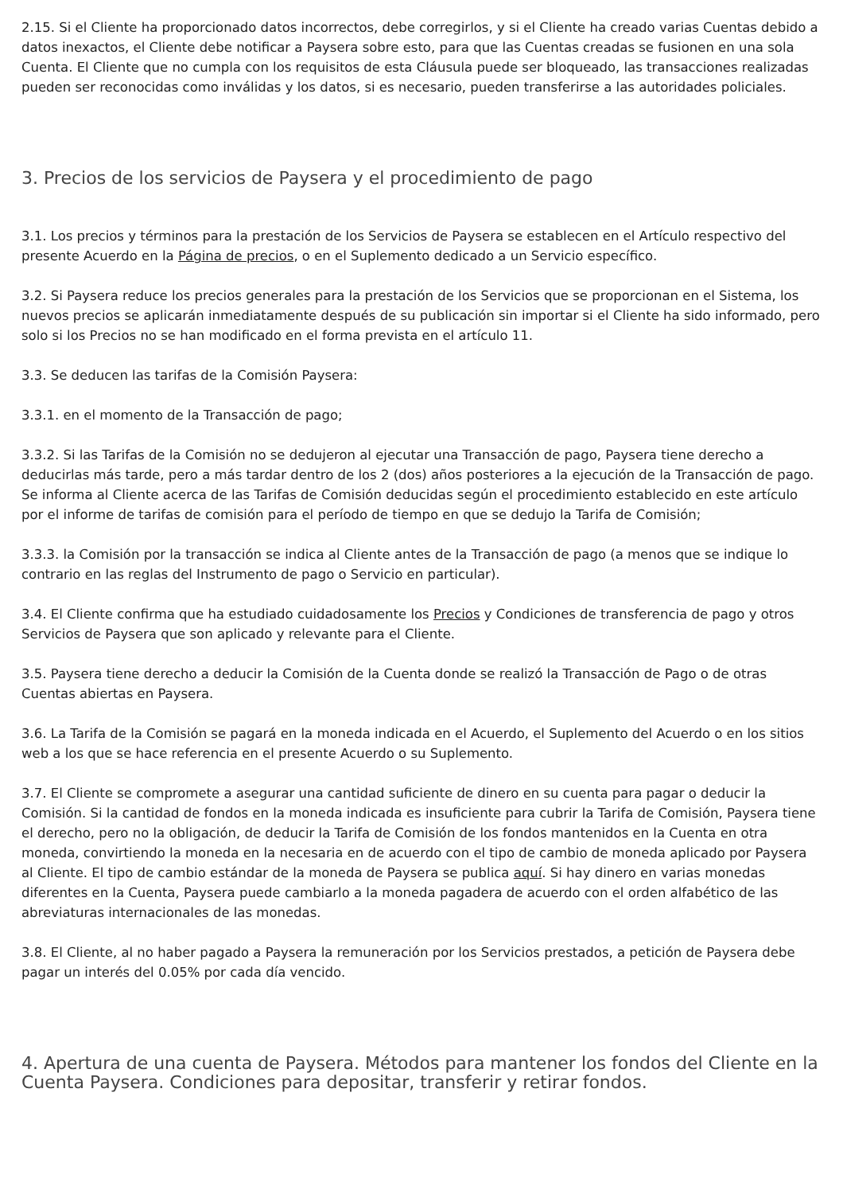2.15. Si el Cliente ha proporcionado datos incorrectos, debe corregirlos, y si el Cliente ha creado varias Cuentas debido a datos inexactos, el Cliente debe notificar a Paysera sobre esto, para que las Cuentas creadas se fusionen en una sola Cuenta. El Cliente que no cumpla con los requisitos de esta Cláusula puede ser bloqueado, las transacciones realizadas pueden ser reconocidas como inválidas y los datos, si es necesario, pueden transferirse a las autoridades policiales.
3. Precios de los servicios de Paysera y el procedimiento de pago
3.1. Los precios y términos para la prestación de los Servicios de Paysera se establecen en el Artículo respectivo del presente Acuerdo en la Página de precios, o en el Suplemento dedicado a un Servicio específico.
3.2. Si Paysera reduce los precios generales para la prestación de los Servicios que se proporcionan en el Sistema, los nuevos precios se aplicarán inmediatamente después de su publicación sin importar si el Cliente ha sido informado, pero solo si los Precios no se han modificado en el forma prevista en el artículo 11.
3.3. Se deducen las tarifas de la Comisión Paysera:
3.3.1. en el momento de la Transacción de pago;
3.3.2. Si las Tarifas de la Comisión no se dedujeron al ejecutar una Transacción de pago, Paysera tiene derecho a deducirlas más tarde, pero a más tardar dentro de los 2 (dos) años posteriores a la ejecución de la Transacción de pago. Se informa al Cliente acerca de las Tarifas de Comisión deducidas según el procedimiento establecido en este artículo por el informe de tarifas de comisión para el período de tiempo en que se dedujo la Tarifa de Comisión;
3.3.3. la Comisión por la transacción se indica al Cliente antes de la Transacción de pago (a menos que se indique lo contrario en las reglas del Instrumento de pago o Servicio en particular).
3.4. El Cliente confirma que ha estudiado cuidadosamente los Precios y Condiciones de transferencia de pago y otros Servicios de Paysera que son aplicado y relevante para el Cliente.
3.5. Paysera tiene derecho a deducir la Comisión de la Cuenta donde se realizó la Transacción de Pago o de otras Cuentas abiertas en Paysera.
3.6. La Tarifa de la Comisión se pagará en la moneda indicada en el Acuerdo, el Suplemento del Acuerdo o en los sitios web a los que se hace referencia en el presente Acuerdo o su Suplemento.
3.7. El Cliente se compromete a asegurar una cantidad suficiente de dinero en su cuenta para pagar o deducir la Comisión. Si la cantidad de fondos en la moneda indicada es insuficiente para cubrir la Tarifa de Comisión, Paysera tiene el derecho, pero no la obligación, de deducir la Tarifa de Comisión de los fondos mantenidos en la Cuenta en otra moneda, convirtiendo la moneda en la necesaria en de acuerdo con el tipo de cambio de moneda aplicado por Paysera al Cliente. El tipo de cambio estándar de la moneda de Paysera se publica aquí. Si hay dinero en varias monedas diferentes en la Cuenta, Paysera puede cambiarlo a la moneda pagadera de acuerdo con el orden alfabético de las abreviaturas internacionales de las monedas.
3.8. El Cliente, al no haber pagado a Paysera la remuneración por los Servicios prestados, a petición de Paysera debe pagar un interés del 0.05% por cada día vencido.
4. Apertura de una cuenta de Paysera. Métodos para mantener los fondos del Cliente en la Cuenta Paysera. Condiciones para depositar, transferir y retirar fondos.